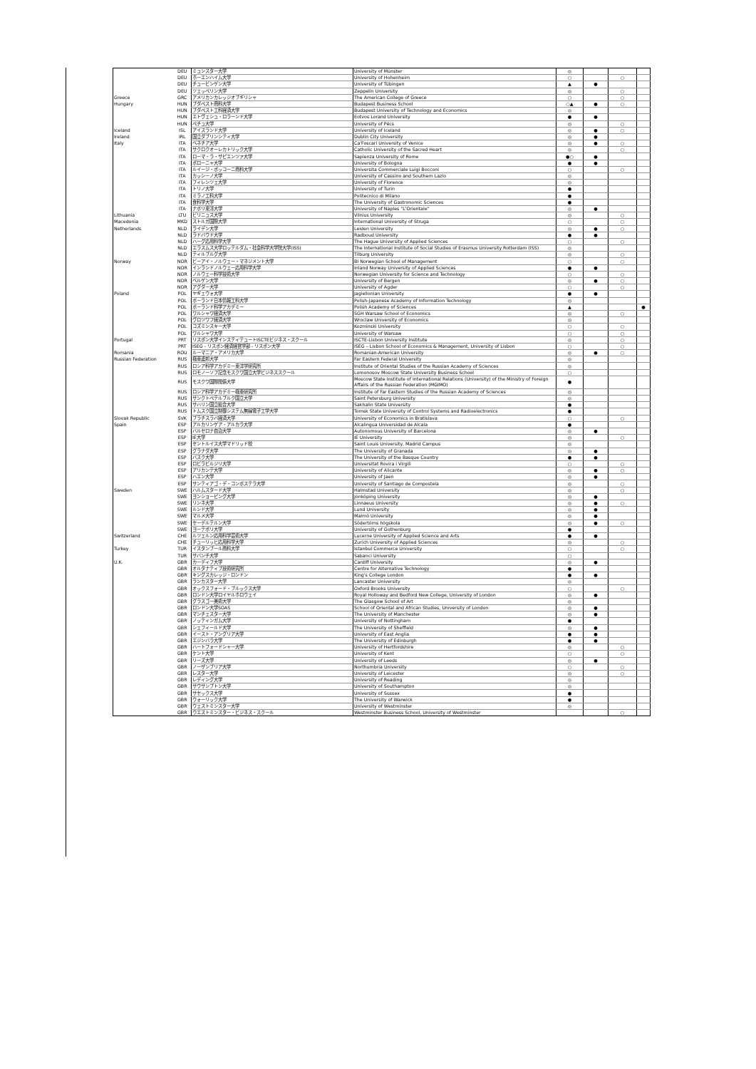| | DEU | ミュンスター大学 | University of Münster | ◎ | | | |
| | DEU | ホーエンハイム大学 | University of Hohenheim | ○ | | ○ | |
| | DEU | チュービンゲン大学 | University of Tübingen | ▲ | ● | | |
| | DEU | ツェッペリン大学 | Zeppelin University | ◎ | | ○ | |
| Greece | GRC | アメリカンカレッジオブギリシャ | The American College of Greece | ○ | | ○ | |
| Hungary | HUN | ブダペスト商科大学 | Budapest Business School | ○▲ | ● | ○ | |
| | HUN | ブダペスト工科経済大学 | Budapest University of Technology and Economics | ◎ | | | |
| | HUN | エトヴェシュ・ロラーンド大学 | Eotvos Lorand University | ● | ● | | |
| | HUN | ペチュ大学 | University of Pécs | ◎ | | ○ | |
| Iceland | ISL | アイスランド大学 | University of Iceland | ◎ | ● | ○ | |
| Ireland | IRL | 国立ダブリンシティ大学 | Dublin City University | ◎ | ● | | |
| Italy | ITA | ベネチア大学 | Ca'Foscari University of Venice | ◎ | ● | ○ | |
| | ITA | サクロクオーレカトリック大学 | Catholic University of the Sacred Heart | ◎ | | ○ | |
| | ITA | ローマ・ラ・サピエンツァ大学 | Sapienza University of Rome | ●○ | ● | | |
| | ITA | ボローニャ大学 | University of Bologna | ● | ● | | |
| | ITA | ルイージ・ボッコーニ商科大学 | Universita Commerciale Luigi Bocconi | ○ | | ○ | |
| | ITA | カッシーノ大学 | University of Cassino and Southern Lazio | ◎ | | | |
| | ITA | フィレンツェ大学 | University of Florence | ◎ | | | |
| | ITA | トリノ大学 | University of Turin | ● | | | |
| | ITA | ミラノ工科大学 | Politecnico di Milano | ● | | | |
| | ITA | 食科学大学 | The University of Gastronomic Sciences | ● | | | |
| | ITA | ナポリ東洋大学 | University of Naples "L'Orientale" | ◎ | ● | | |
| Lithuania | LTU | ビリニュス大学 | Vilnius University | ◎ | | ○ | |
| Macedonia | MKD | ストルガ国際大学 | International University of Struga | ○ | | ○ | |
| Netherlands | NLD | ライデン大学 | Leiden University | ◎ | ● | ○ | |
| | NLD | ラドバウド大学 | Radboud University | ● | ● | | |
| | NLD | ハーグ応用科学大学 | The Hague University of Applied Sciences | ○ | | ○ | |
| | NLD | エラスムス大学ロッテルダム・社会科学大学院大学(ISS) | The International Institute of Social Studies of Erasmus University Rotterdam (ISS) | ◎ | | | |
| | NLD | ティルブルグ大学 | Tilburg University | ◎ | | ○ | |
| Norway | NOR | ビーアイ・ノルウェー・マネジメント大学 | BI Norwegian School of Management | ○ | | ○ | |
| | NOR | インランドノルウェー応用科学大学 | Inland Norway University of Applied Sciences | ● | ● | | |
| | NOR | ノルウェー科学技術大学 | Norwegian University for Science and Technology | ○ | | ○ | |
| | NOR | ベルゲン大学 | University of Bergen | ◎ | ● | ○ | |
| | NOR | アグダー大学 | University of Agder | ○ | | ○ | |
| Poland | POL | ヤギェウォ大学 | Jagiellonian University | ● | ● | | |
| | POL | ポーランド日本情報工科大学 | Polish-Japanese Academy of Information Technology | ◎ | | | |
| | POL | ポーランド科学アカデミー | Polish Academy of Sciences | ▲ | | | ● |
| | POL | ワルシャワ経済大学 | SGH Warsaw School of Economics | ◎ | | ○ | |
| | POL | ヴロツワフ経済大学 | Wroclaw University of Economics | ◎ | | | |
| | POL | コズミンスキー大学 | Kozminski University | ○ | | ○ | |
| | POL | ワルシャワ大学 | University of Warsaw | ○ | | ○ | |
| Portugal | PRT | リスボン大学インスティテュートISCTEビジネス・スクール | ISCTE-Lisbon University Institute | ◎ | | ○ | |
| | PRT | ISEG - リスボン経済経営学部 - リスボン大学 | ISEG – Lisbon School of Economics & Management, University of Lisbon | ○ | | ○ | |
| Romania | ROU | ルーマニア・アメリカ大学 | Romanian-American University | ◎ | ● | ○ | |
| Russian Federation | RUS | 極東連邦大学 | Far Eastern Federal University | ◎ | | | |
| | RUS | ロシア科学アカデミー東洋学研究所 | Institute of Oriental Studies of the Russian Academy of Sciences | ◎ | | | |
| | RUS | ロモノーソフ記念モスクワ国立大学ビジネススクール | Lomonosov Moscow State University Business School | ○ | | | |
| | RUS | モスクワ国際関係大学 | Moscow State Institute of International Relations (University) of the Ministry of Foreign Affairs of the Russian Federation (MGIMO) | ● | | | |
| | RUS | ロシア科学アカデミー極東研究所 | Institute of Far Eastern Studies of the Russian Academy of Sciences | ◎ | | | |
| | RUS | サンクトペテルブルク国立大学 | Saint Petersburg University | ◎ | | | |
| | RUS | サハリン国立総合大学 | Sakhalin State University | ● | | | |
| | RUS | トムスク国立制御システム無線電子工学大学 | Tomsk State University of Control Systems and Radioelectronics | ● | | | |
| Slovak Republic | SVK | ブラチスラバ経済大学 | University of Economics in Bratislava | ○ | | ○ | |
| Spain | ESP | アルカリンゲア・アルカラ大学 | Alcalingua Universidad de Alcala | ● | | | |
| | ESP | バルセロナ自治大学 | Autonomous University of Barcelona | ◎ | ● | | |
| | ESP | IE大学 | IE University | ◎ | | ○ | |
| | ESP | セントルイス大学マドリッド校 | Saint Louis University, Madrid Campus | ◎ | | | |
| | ESP | グラナダ大学 | The University of Granada | ◎ | ● | | |
| | ESP | バスク大学 | The University of the Basque Country | ● | ● | | |
| | ESP | ロビラビルジリ大学 | Universitat Rovira i Virgili | ○ | | ○ | |
| | ESP | アリカンテ大学 | University of Alicante | ◎ | ● | ○ | |
| | ESP | ハエン大学 | University of Jaen | ◎ | ● | | |
| | ESP | サンティアゴ・デ・コンポステラ大学 | University of Santiago de Compostela | ◎ | | ○ | |
| Sweden | SWE | ハルムスタード大学 | Halmstad University | ◎ | | ○ | |
| | SWE | ヨンショーピング大学 | Jönköping University | ◎ | ● | | |
| | SWE | リンネ大学 | Linnaeus University | ◎ | ● | ○ | |
| | SWE | ルンド大学 | Lund University | ◎ | ● | | |
| | SWE | マルメ大学 | Malmö University | ◎ | ● | | |
| | SWE | セーデルテルン大学 | Södertörns högskola | ◎ | ● | ○ | |
| | SWE | ヨーテボリ大学 | University of Gothenburg | ● | | | |
| Switzerland | CHE | ルツェルン応用科学芸術大学 | Lucerne University of Applied Science and Arts | ● | ● | | |
| | CHE | チューリッヒ応用科学大学 | Zurich University of Applied Sciences | ◎ | | ○ | |
| Turkey | TUR | イスタンブール商科大学 | Istanbul Commerce University | ○ | | ○ | |
| | TUR | サバンチ大学 | Sabanci University | ○ | | | |
| U.K. | GBR | カーディフ大学 | Cardiff University | ◎ | ● | | |
| | GBR | オルタナティブ技術研究所 | Centre for Alternative Technology | ● | | | |
| | GBR | キングスカレッジ・ロンドン | King's College London | ● | ● | | |
| | GBR | ランカスター大学 | Lancaster University | ◎ | | | |
| | GBR | オックスフォード・ブルックス大学 | Oxford Brooks University | ○ | | ○ | |
| | GBR | ロンドン大学ロイヤルホロウェイ | Royal Holloway and Bedford New College, University of London | ◎ | ● | | |
| | GBR | グラスゴー美術大学 | The Glasgow School of Art | ◎ | | | |
| | GBR | ロンドン大学SOAS | School of Oriental and African Studies, University of London | ◎ | ● | | |
| | GBR | マンチェスター大学 | The University of Manchester | ◎ | ● | | |
| | GBR | ノッティンガム大学 | University of Nottingham | ● | | | |
| | GBR | シェフィールド大学 | The University of Sheffield | ◎ | ● | | |
| | GBR | イースト・アングリア大学 | University of East Anglia | ● | ● | | |
| | GBR | エジンバラ大学 | The University of Edinburgh | ● | ● | | |
| | GBR | ハートフォードシャー大学 | University of Hertfordshire | ◎ | | ○ | |
| | GBR | ケント大学 | University of Kent | ○ | | ○ | |
| | GBR | リーズ大学 | University of Leeds | ◎ | ● | | |
| | GBR | ノーザンブリア大学 | Northumbria University | ○ | | ○ | |
| | GBR | レスター大学 | University of Leicester | ◎ | | ○ | |
| | GBR | レディング大学 | University of Reading | ◎ | | | |
| | GBR | サウサンプトン大学 | University of Southampton | ◎ | | | |
| | GBR | サセックス大学 | University of Sussex | ● | | | |
| | GBR | ウォーリック大学 | The University of Warwick | ● | | | |
| | GBR | ウェストミンスター大学 | University of Westminster | ◎ | | | |
| | GBR | ウエストミンスター・ビジネス・スクール | Westminster Business School, University of Westminster | | | ○ | |